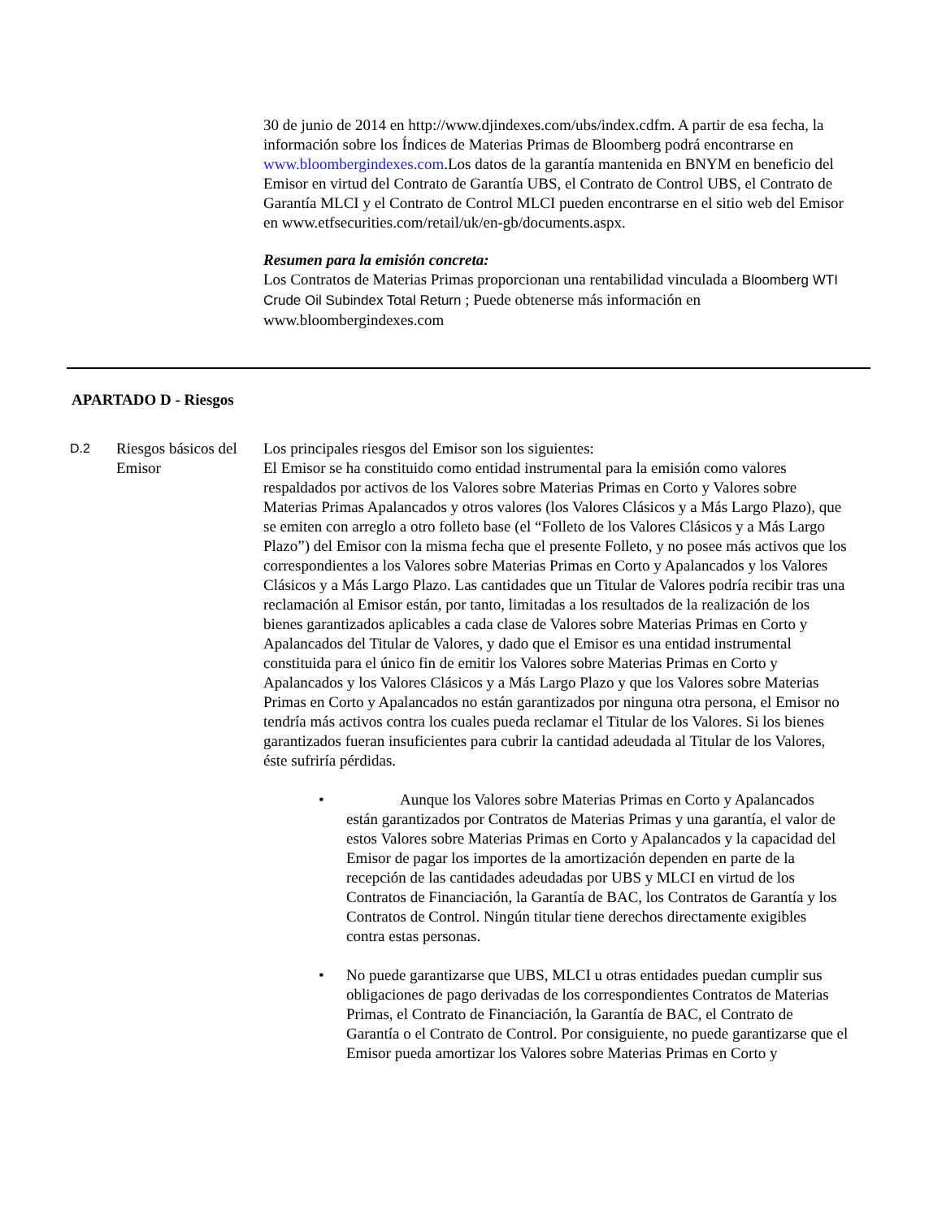30 de junio de 2014 en http://www.djindexes.com/ubs/index.cdfm. A partir de esa fecha, la información sobre los Índices de Materias Primas de Bloomberg podrá encontrarse en www.bloombergindexes.com.Los datos de la garantía mantenida en BNYM en beneficio del Emisor en virtud del Contrato de Garantía UBS, el Contrato de Control UBS, el Contrato de Garantía MLCI y el Contrato de Control MLCI pueden encontrarse en el sitio web del Emisor en www.etfsecurities.com/retail/uk/en-gb/documents.aspx.
Resumen para la emisión concreta:
Los Contratos de Materias Primas proporcionan una rentabilidad vinculada a Bloomberg WTI Crude Oil Subindex Total Return ; Puede obtenerse más información en www.bloombergindexes.com
APARTADO D - Riesgos
D.2
Riesgos básicos del Emisor
Los principales riesgos del Emisor son los siguientes:
El Emisor se ha constituido como entidad instrumental para la emisión como valores respaldados por activos de los Valores sobre Materias Primas en Corto y Valores sobre Materias Primas Apalancados y otros valores (los Valores Clásicos y a Más Largo Plazo), que se emiten con arreglo a otro folleto base (el “Folleto de los Valores Clásicos y a Más Largo Plazo”) del Emisor con la misma fecha que el presente Folleto, y no posee más activos que los correspondientes a los Valores sobre Materias Primas en Corto y Apalancados y los Valores Clásicos y a Más Largo Plazo. Las cantidades que un Titular de Valores podría recibir tras una reclamación al Emisor están, por tanto, limitadas a los resultados de la realización de los bienes garantizados aplicables a cada clase de Valores sobre Materias Primas en Corto y Apalancados del Titular de Valores, y dado que el Emisor es una entidad instrumental constituida para el único fin de emitir los Valores sobre Materias Primas en Corto y Apalancados y los Valores Clásicos y a Más Largo Plazo y que los Valores sobre Materias Primas en Corto y Apalancados no están garantizados por ninguna otra persona, el Emisor no tendría más activos contra los cuales pueda reclamar el Titular de los Valores. Si los bienes garantizados fueran insuficientes para cubrir la cantidad adeudada al Titular de los Valores, éste sufriría pérdidas.
• Aunque los Valores sobre Materias Primas en Corto y Apalancados están garantizados por Contratos de Materias Primas y una garantía, el valor de estos Valores sobre Materias Primas en Corto y Apalancados y la capacidad del Emisor de pagar los importes de la amortización dependen en parte de la recepción de las cantidades adeudadas por UBS y MLCI en virtud de los Contratos de Financiación, la Garantía de BAC, los Contratos de Garantía y los Contratos de Control. Ningún titular tiene derechos directamente exigibles contra estas personas.
• No puede garantizarse que UBS, MLCI u otras entidades puedan cumplir sus obligaciones de pago derivadas de los correspondientes Contratos de Materias Primas, el Contrato de Financiación, la Garantía de BAC, el Contrato de Garantía o el Contrato de Control. Por consiguiente, no puede garantizarse que el Emisor pueda amortizar los Valores sobre Materias Primas en Corto y